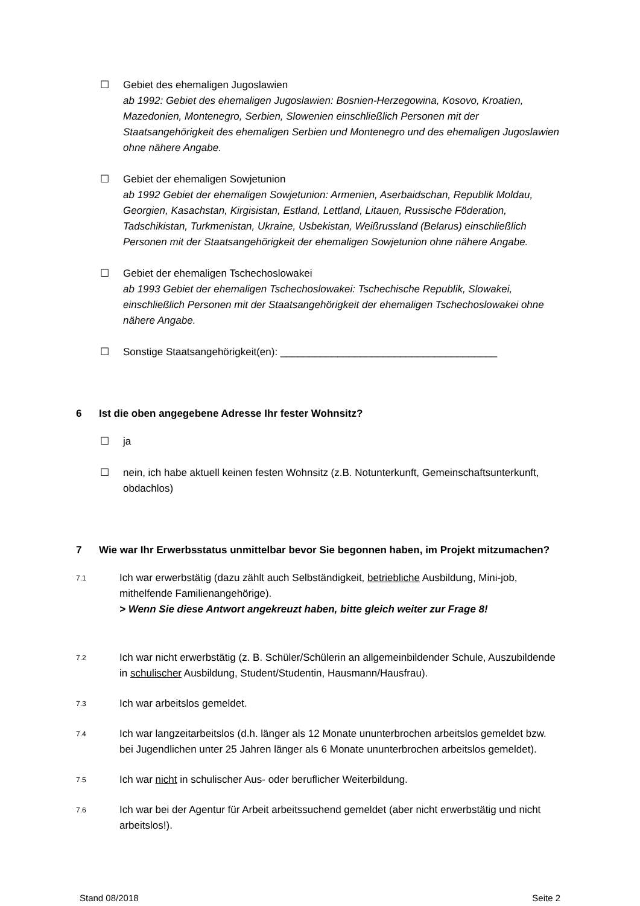☐ Gebiet des ehemaligen Jugoslawien
ab 1992: Gebiet des ehemaligen Jugoslawien: Bosnien-Herzegowina, Kosovo, Kroatien, Mazedonien, Montenegro, Serbien, Slowenien einschließlich Personen mit der Staatsangehörigkeit des ehemaligen Serbien und Montenegro und des ehemaligen Jugoslawien ohne nähere Angabe.
☐ Gebiet der ehemaligen Sowjetunion
ab 1992 Gebiet der ehemaligen Sowjetunion: Armenien, Aserbaidschan, Republik Moldau, Georgien, Kasachstan, Kirgisistan, Estland, Lettland, Litauen, Russische Föderation, Tadschikistan, Turkmenistan, Ukraine, Usbekistan, Weißrussland (Belarus) einschließlich Personen mit der Staatsangehörigkeit der ehemaligen Sowjetunion ohne nähere Angabe.
☐ Gebiet der ehemaligen Tschechoslowakei
ab 1993 Gebiet der ehemaligen Tschechoslowakei: Tschechische Republik, Slowakei, einschließlich Personen mit der Staatsangehörigkeit der ehemaligen Tschechoslowakei ohne nähere Angabe.
☐ Sonstige Staatsangehörigkeit(en): ______________________________________
6 Ist die oben angegebene Adresse Ihr fester Wohnsitz?
☐ ja
☐ nein, ich habe aktuell keinen festen Wohnsitz (z.B. Notunterkunft, Gemeinschaftsunterkunft, obdachlos)
7 Wie war Ihr Erwerbsstatus unmittelbar bevor Sie begonnen haben, im Projekt mitzumachen?
7.1
Ich war erwerbstätig (dazu zählt auch Selbständigkeit, betriebliche Ausbildung, Mini-job, mithelfende Familienangehörige).
> Wenn Sie diese Antwort angekreuzt haben, bitte gleich weiter zur Frage 8!
7.2
Ich war nicht erwerbstätig (z. B. Schüler/Schülerin an allgemeinbildender Schule, Auszubildende in schulischer Ausbildung, Student/Studentin, Hausmann/Hausfrau).
7.3
Ich war arbeitslos gemeldet.
7.4
Ich war langzeitarbeitslos (d.h. länger als 12 Monate ununterbrochen arbeitslos gemeldet bzw. bei Jugendlichen unter 25 Jahren länger als 6 Monate ununterbrochen arbeitslos gemeldet).
7.5
Ich war nicht in schulischer Aus- oder beruflicher Weiterbildung.
7.6
Ich war bei der Agentur für Arbeit arbeitssuchend gemeldet (aber nicht erwerbstätig und nicht arbeitslos!).
Stand 08/2018 Seite 2